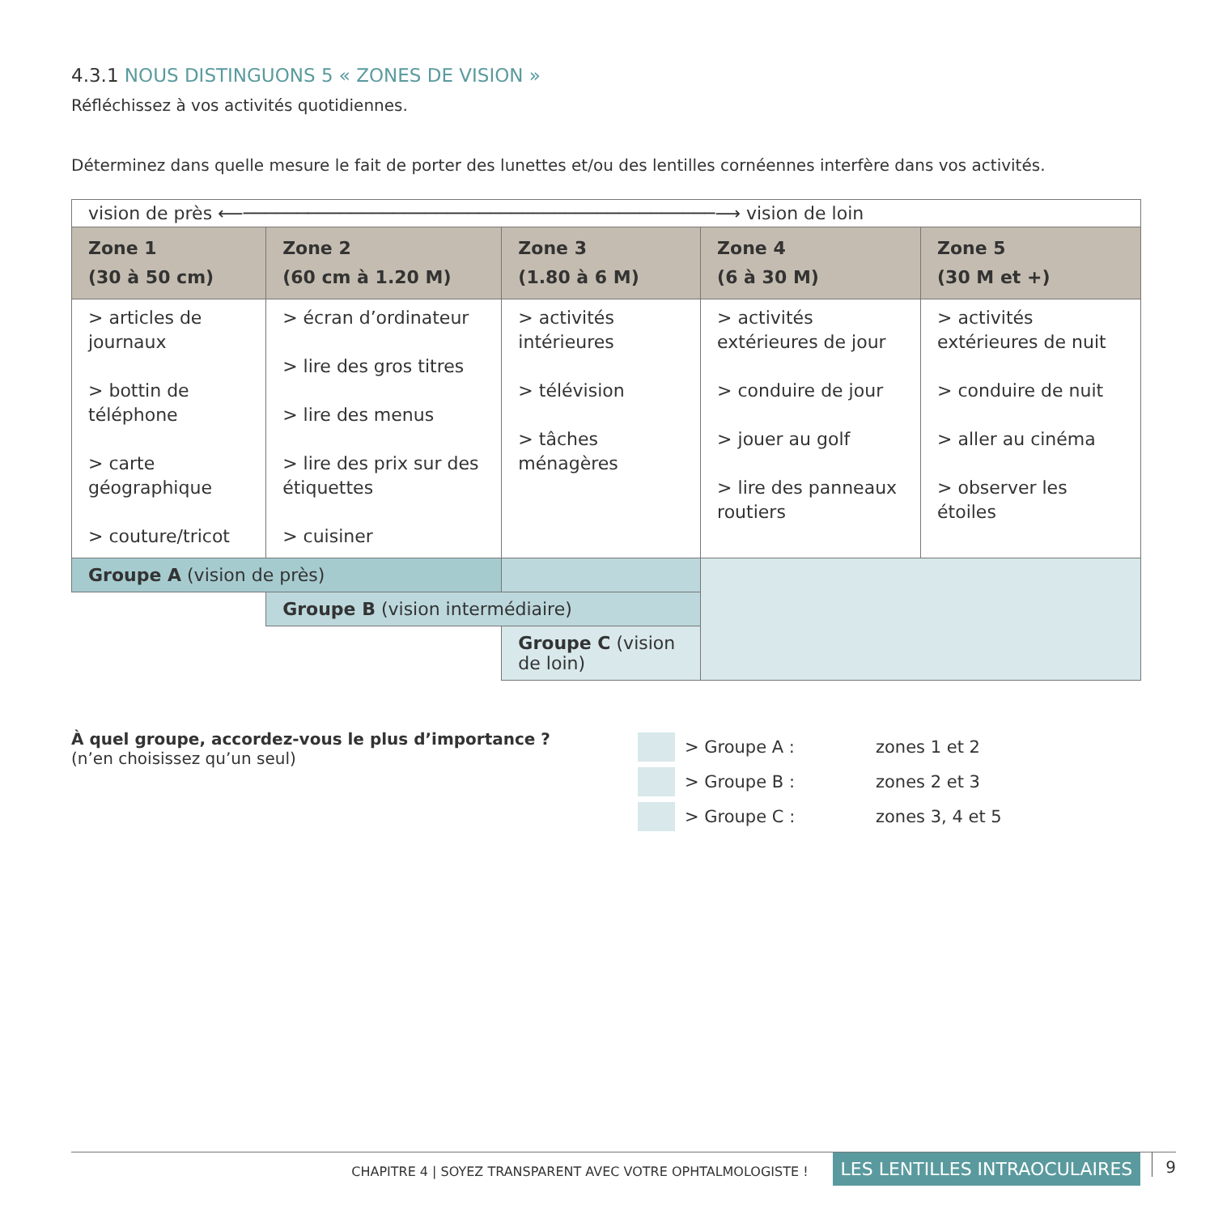4.3.1 NOUS DISTINGUONS 5 « ZONES DE VISION »
Réfléchissez à vos activités quotidiennes.
Déterminez dans quelle mesure le fait de porter des lunettes et/ou des lentilles cornéennes interfère dans vos activités.
| vision de près ⟵────────────────────────────────────────────⟶ vision de loin | | | | |
| Zone 1 (30 à 50 cm) | Zone 2 (60 cm à 1.20 M) | Zone 3 (1.80 à 6 M) | Zone 4 (6 à 30 M) | Zone 5 (30 M et +) |
| > articles de journaux > bottin de téléphone > carte géographique > couture/tricot | > écran d’ordinateur > lire des gros titres > lire des menus > lire des prix sur des étiquettes > cuisiner | > activités intérieures > télévision > tâches ménagères | > activités extérieures de jour > conduire de jour > jouer au golf > lire des panneaux routiers | > activités extérieures de nuit > conduire de nuit > aller au cinéma > observer les étoiles |
| Groupe A (vision de près) | | | | |
| | Groupe B (vision intermédiaire) | | | |
| | | Groupe C (vision de loin) | | |
À quel groupe, accordez-vous le plus d’importance ?
(n’en choisissez qu’un seul)
> Groupe A : zones 1 et 2
> Groupe B : zones 2 et 3
> Groupe C : zones 3, 4 et 5
CHAPITRE 4 | SOYEZ TRANSPARENT AVEC VOTRE OPHTALMOLOGISTE ! LES LENTILLES INTRAOCULAIRES 9